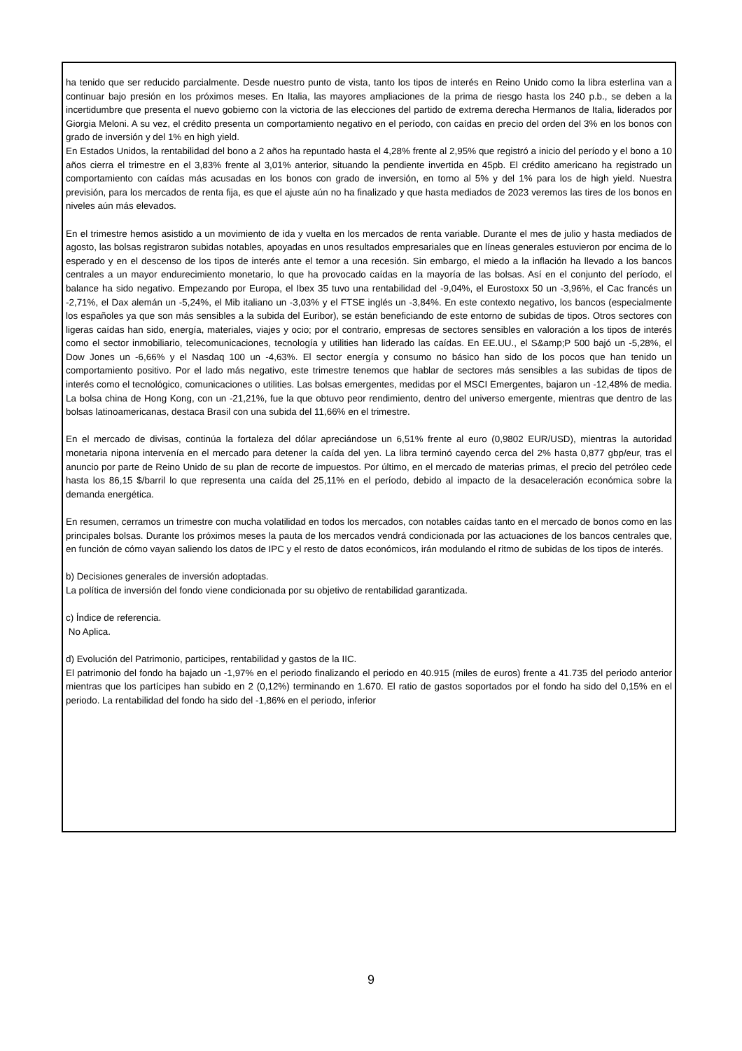ha tenido que ser reducido parcialmente. Desde nuestro punto de vista, tanto los tipos de interés en Reino Unido como la libra esterlina van a continuar bajo presión en los próximos meses. En Italia, las mayores ampliaciones de la prima de riesgo hasta los 240 p.b., se deben a la incertidumbre que presenta el nuevo gobierno con la victoria de las elecciones del partido de extrema derecha Hermanos de Italia, liderados por Giorgia Meloni. A su vez, el crédito presenta un comportamiento negativo en el período, con caídas en precio del orden del 3% en los bonos con grado de inversión y del 1% en high yield.
En Estados Unidos, la rentabilidad del bono a 2 años ha repuntado hasta el 4,28% frente al 2,95% que registró a inicio del período y el bono a 10 años cierra el trimestre en el 3,83% frente al 3,01% anterior, situando la pendiente invertida en 45pb. El crédito americano ha registrado un comportamiento con caídas más acusadas en los bonos con grado de inversión, en torno al 5% y del 1% para los de high yield. Nuestra previsión, para los mercados de renta fija, es que el ajuste aún no ha finalizado y que hasta mediados de 2023 veremos las tires de los bonos en niveles aún más elevados.
En el trimestre hemos asistido a un movimiento de ida y vuelta en los mercados de renta variable. Durante el mes de julio y hasta mediados de agosto, las bolsas registraron subidas notables, apoyadas en unos resultados empresariales que en líneas generales estuvieron por encima de lo esperado y en el descenso de los tipos de interés ante el temor a una recesión. Sin embargo, el miedo a la inflación ha llevado a los bancos centrales a un mayor endurecimiento monetario, lo que ha provocado caídas en la mayoría de las bolsas. Así en el conjunto del período, el balance ha sido negativo. Empezando por Europa, el Ibex 35 tuvo una rentabilidad del -9,04%, el Eurostoxx 50 un -3,96%, el Cac francés un -2,71%, el Dax alemán un -5,24%, el Mib italiano un -3,03% y el FTSE inglés un -3,84%. En este contexto negativo, los bancos (especialmente los españoles ya que son más sensibles a la subida del Euribor), se están beneficiando de este entorno de subidas de tipos. Otros sectores con ligeras caídas han sido, energía, materiales, viajes y ocio; por el contrario, empresas de sectores sensibles en valoración a los tipos de interés como el sector inmobiliario, telecomunicaciones, tecnología y utilities han liderado las caídas. En EE.UU., el S&amp;P 500 bajó un -5,28%, el Dow Jones un -6,66% y el Nasdaq 100 un -4,63%. El sector energía y consumo no básico han sido de los pocos que han tenido un comportamiento positivo. Por el lado más negativo, este trimestre tenemos que hablar de sectores más sensibles a las subidas de tipos de interés como el tecnológico, comunicaciones o utilities. Las bolsas emergentes, medidas por el MSCI Emergentes, bajaron un -12,48% de media. La bolsa china de Hong Kong, con un -21,21%, fue la que obtuvo peor rendimiento, dentro del universo emergente, mientras que dentro de las bolsas latinoamericanas, destaca Brasil con una subida del 11,66% en el trimestre.
En el mercado de divisas, continúa la fortaleza del dólar apreciándose un 6,51% frente al euro (0,9802 EUR/USD), mientras la autoridad monetaria nipona intervenía en el mercado para detener la caída del yen. La libra terminó cayendo cerca del 2% hasta 0,877 gbp/eur, tras el anuncio por parte de Reino Unido de su plan de recorte de impuestos. Por último, en el mercado de materias primas, el precio del petróleo cede hasta los 86,15 $/barril lo que representa una caída del 25,11% en el período, debido al impacto de la desaceleración económica sobre la demanda energética.
En resumen, cerramos un trimestre con mucha volatilidad en todos los mercados, con notables caídas tanto en el mercado de bonos como en las principales bolsas. Durante los próximos meses la pauta de los mercados vendrá condicionada por las actuaciones de los bancos centrales que, en función de cómo vayan saliendo los datos de IPC y el resto de datos económicos, irán modulando el ritmo de subidas de los tipos de interés.
b) Decisiones generales de inversión adoptadas.
La política de inversión del fondo viene condicionada por su objetivo de rentabilidad garantizada.
c) Índice de referencia.
No Aplica.
d) Evolución del Patrimonio, participes, rentabilidad y gastos de la IIC.
El patrimonio del fondo ha bajado un -1,97% en el periodo finalizando el periodo en 40.915 (miles de euros) frente a 41.735 del periodo anterior mientras que los partícipes han subido en 2 (0,12%) terminando en 1.670. El ratio de gastos soportados por el fondo ha sido del 0,15% en el periodo. La rentabilidad del fondo ha sido del -1,86% en el periodo, inferior
9